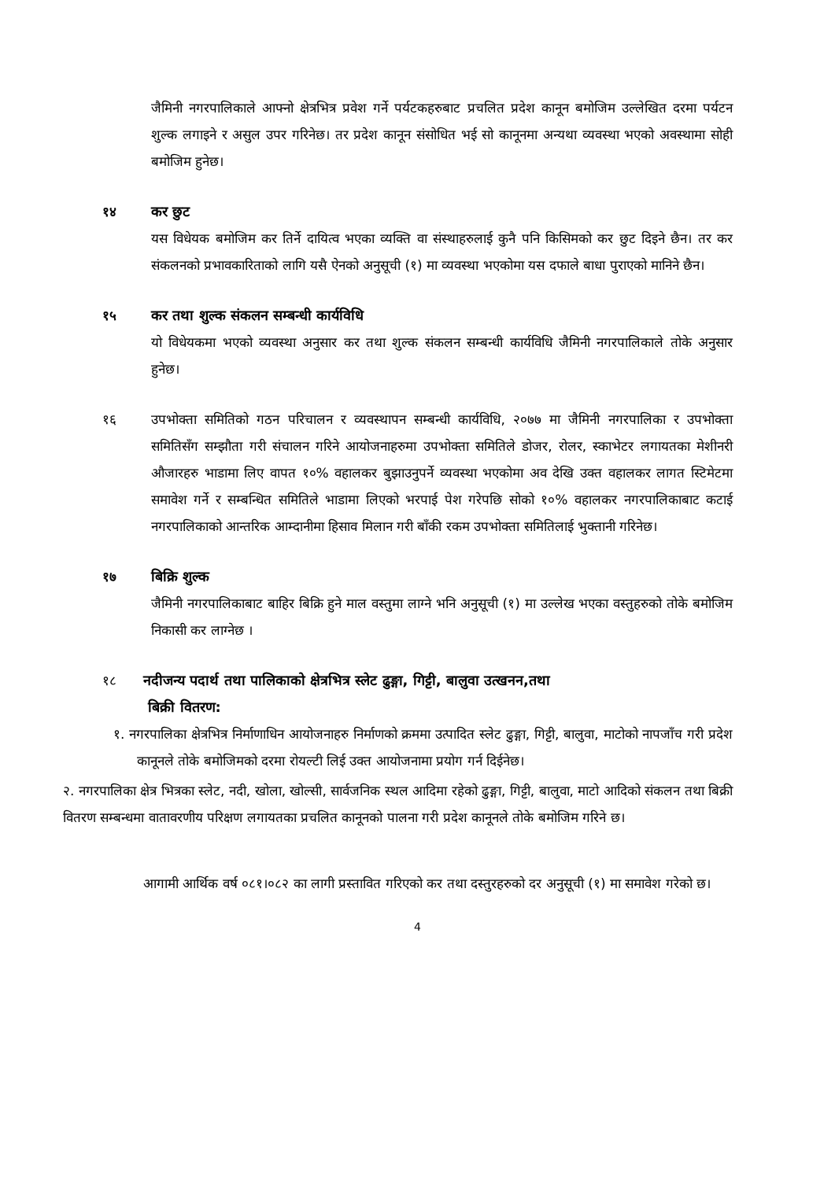जैमिनी नगरपालिकाले आफ्नो क्षेत्रभित्र प्रवेश गर्ने पर्यटकहरुबाट प्रचलित प्रदेश कानून बमोजिम उल्लेखित दरमा पर्यटन शुल्क लगाइने र असुल उपर गरिनेछ। तर प्रदेश कानून संसोधित भई सो कानूनमा अन्यथा व्यवस्था भएको अवस्थामा सोही बमोजिम हुनेछ।
१४ कर छुट
यस विधेयक बमोजिम कर तिर्ने दायित्व भएका व्यक्ति वा संस्थाहरुलाई कुनै पनि किसिमको कर छुट दिइने छैन। तर कर संकलनको प्रभावकारिताको लागि यसै ऐनको अनुसूची (१) मा व्यवस्था भएकोमा यस दफाले बाधा पुराएको मानिने छैन।
१५ कर तथा शुल्क संकलन सम्बन्धी कार्यविधि
यो विधेयकमा भएको व्यवस्था अनुसार कर तथा शुल्क संकलन सम्बन्धी कार्यविधि जैमिनी नगरपालिकाले तोके अनुसार हुनेछ।
१६ उपभोक्ता समितिको गठन परिचालन र व्यवस्थापन सम्बन्धी कार्यविधि, २०७७ मा जैमिनी नगरपालिका र उपभोक्ता समितिसँग सम्झौता गरी संचालन गरिने आयोजनाहरुमा उपभोक्ता समितिले डोजर, रोलर, स्काभेटर लगायतका मेशीनरी औजारहरु भाडामा लिए वापत १०% वहालकर बुझाउनुपर्ने व्यवस्था भएकोमा अव देखि उक्त वहालकर लागत स्टिमेटमा समावेश गर्ने र सम्बन्धित समितिले भाडामा लिएको भरपाई पेश गरेपछि सोको १०% वहालकर नगरपालिकाबाट कटाई नगरपालिकाको आन्तरिक आम्दानीमा हिसाव मिलान गरी बाँकी रकम उपभोक्ता समितिलाई भुक्तानी गरिनेछ।
१७ बिक्रि शुल्क
जैमिनी नगरपालिकाबाट बाहिर बिक्रि हुने माल वस्तुमा लाग्ने भनि अनुसूची (१) मा उल्लेख भएका वस्तुहरुको तोके बमोजिम निकासी कर लाग्नेछ ।
१८ नदीजन्य पदार्थ तथा पालिकाको क्षेत्रभित्र स्लेट ढुङ्गा, गिट्टी, बालुवा उत्खनन,तथा
बिक्री वितरण:
१. नगरपालिका क्षेत्रभित्र निर्माणाधिन आयोजनाहरु निर्माणको क्रममा उत्पादित स्लेट ढुङ्गा, गिट्टी, बालुवा, माटोको नापजाँच गरी प्रदेश कानूनले तोके बमोजिमको दरमा रोयल्टी लिई उक्त आयोजनामा प्रयोग गर्न दिईनेछ।
२. नगरपालिका क्षेत्र भित्रका स्लेट, नदी, खोला, खोल्सी, सार्वजनिक स्थल आदिमा रहेको ढुङ्गा, गिट्टी, बालुवा, माटो आदिको संकलन तथा बिक्री वितरण सम्बन्धमा वातावरणीय परिक्षण लगायतका प्रचलित कानूनको पालना गरी प्रदेश कानूनले तोके बमोजिम गरिने छ।
आगामी आर्थिक वर्ष ०८१।०८२ का लागी प्रस्तावित गरिएको कर तथा दस्तुरहरुको दर अनुसूची (१) मा समावेश गरेको छ।
4